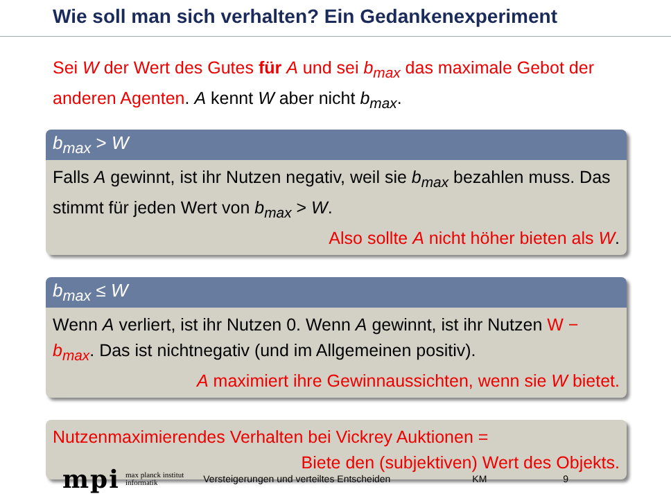Wie soll man sich verhalten? Ein Gedankenexperiment
Sei W der Wert des Gutes für A und sei b<sub>max</sub> das maximale Gebot der anderen Agenten. A kennt W aber nicht b<sub>max</sub>.
b<sub>max</sub> > W
Falls A gewinnt, ist ihr Nutzen negativ, weil sie b<sub>max</sub> bezahlen muss. Das stimmt für jeden Wert von b<sub>max</sub> > W.
Also sollte A nicht höher bieten als W.
b<sub>max</sub> ≤ W
Wenn A verliert, ist ihr Nutzen 0. Wenn A gewinnt, ist ihr Nutzen W − b<sub>max</sub>. Das ist nichtnegativ (und im Allgemeinen positiv).
A maximiert ihre Gewinnaussichten, wenn sie W bietet.
Nutzenmaximierendes Verhalten bei Vickrey Auktionen =
Biete den (subjektiven) Wert des Objekts.
mpi max planck institut
informatik Versteigerungen und verteiltes Entscheiden KM 9